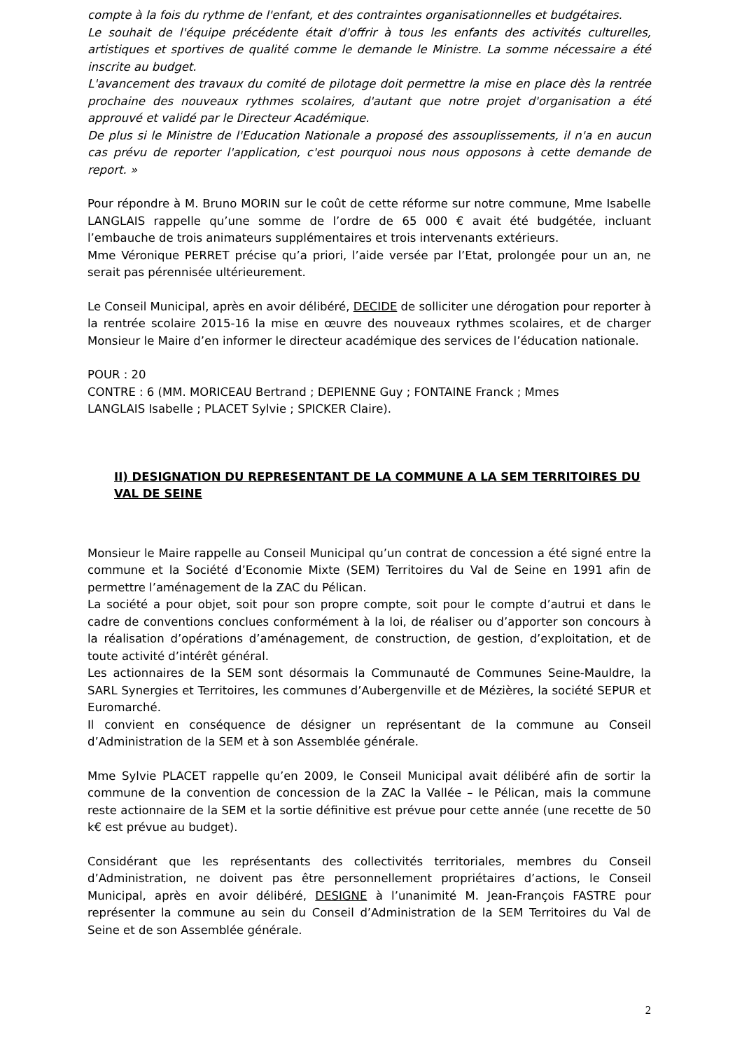compte à la fois du rythme de l'enfant, et des contraintes organisationnelles et budgétaires.
Le souhait de l'équipe précédente était d'offrir à tous les enfants des activités culturelles, artistiques et sportives de qualité comme le demande le Ministre. La somme nécessaire a été inscrite au budget.
L'avancement des travaux du comité de pilotage doit permettre la mise en place dès la rentrée prochaine des nouveaux rythmes scolaires, d'autant que notre projet d'organisation a été approuvé et validé par le Directeur Académique.
De plus si le Ministre de l'Education Nationale a proposé des assouplissements, il n'a en aucun cas prévu de reporter l'application, c'est pourquoi nous nous opposons à cette demande de report. »
Pour répondre à M. Bruno MORIN sur le coût de cette réforme sur notre commune, Mme Isabelle LANGLAIS rappelle qu’une somme de l’ordre de 65 000 € avait été budgétée, incluant l’embauche de trois animateurs supplémentaires et trois intervenants extérieurs.
Mme Véronique PERRET précise qu’a priori, l’aide versée par l’Etat, prolongée pour un an, ne serait pas pérennisée ultérieurement.
Le Conseil Municipal, après en avoir délibéré, DECIDE de solliciter une dérogation pour reporter à la rentrée scolaire 2015-16 la mise en œuvre des nouveaux rythmes scolaires, et de charger Monsieur le Maire d’en informer le directeur académique des services de l’éducation nationale.
POUR : 20
CONTRE : 6 (MM. MORICEAU Bertrand ; DEPIENNE Guy ; FONTAINE Franck ; Mmes
LANGLAIS Isabelle ; PLACET Sylvie ; SPICKER Claire).
II) DESIGNATION DU REPRESENTANT DE LA COMMUNE A LA SEM TERRITOIRES DU VAL DE SEINE
Monsieur le Maire rappelle au Conseil Municipal qu’un contrat de concession a été signé entre la commune et la Société d’Economie Mixte (SEM) Territoires du Val de Seine en 1991 afin de permettre l’aménagement de la ZAC du Pélican.
La société a pour objet, soit pour son propre compte, soit pour le compte d’autrui et dans le cadre de conventions conclues conformément à la loi, de réaliser ou d’apporter son concours à la réalisation d’opérations d’aménagement, de construction, de gestion, d’exploitation, et de toute activité d’intérêt général.
Les actionnaires de la SEM sont désormais la Communauté de Communes Seine-Mauldre, la SARL Synergies et Territoires, les communes d’Aubergenville et de Mézières, la société SEPUR et Euromarché.
Il convient en conséquence de désigner un représentant de la commune au Conseil d’Administration de la SEM et à son Assemblée générale.
Mme Sylvie PLACET rappelle qu’en 2009, le Conseil Municipal avait délibéré afin de sortir la commune de la convention de concession de la ZAC la Vallée – le Pélican, mais la commune reste actionnaire de la SEM et la sortie définitive est prévue pour cette année (une recette de 50 k€ est prévue au budget).
Considérant que les représentants des collectivités territoriales, membres du Conseil d’Administration, ne doivent pas être personnellement propriétaires d’actions, le Conseil Municipal, après en avoir délibéré, DESIGNE à l’unanimité M. Jean-François FASTRE pour représenter la commune au sein du Conseil d’Administration de la SEM Territoires du Val de Seine et de son Assemblée générale.
2